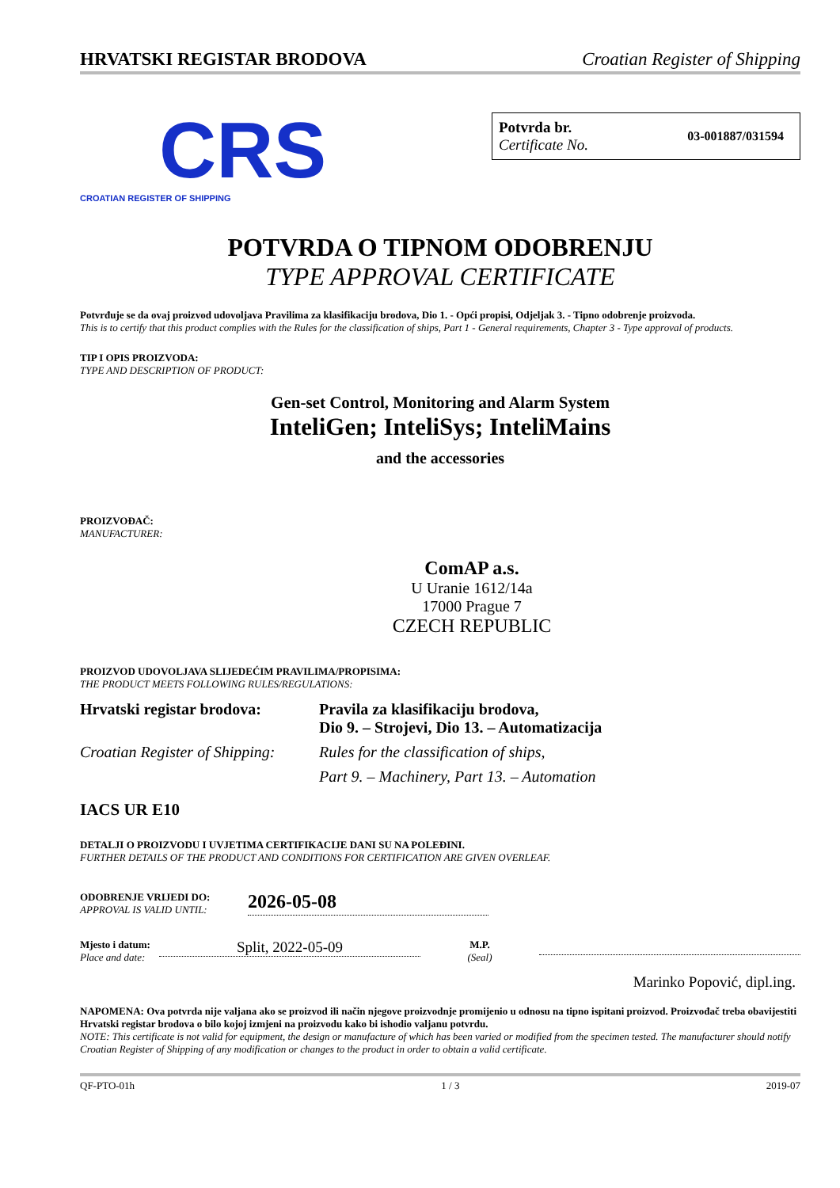HRVATSKI REGISTAR BRODOVA Croatian Register of Shipping
CRS
CROATIAN REGISTER OF SHIPPING
Potvrda br.
Certificate No.
03-001887/031594
POTVRDA O TIPNOM ODOBRENJU
TYPE APPROVAL CERTIFICATE
Potvrđuje se da ovaj proizvod udovoljava Pravilima za klasifikaciju brodova, Dio 1. - Opći propisi, Odjeljak 3. - Tipno odobrenje proizvoda.
This is to certify that this product complies with the Rules for the classification of ships, Part 1 - General requirements, Chapter 3 - Type approval of products.
TIP I OPIS PROIZVODA:
TYPE AND DESCRIPTION OF PRODUCT:
Gen-set Control, Monitoring and Alarm System
InteliGen; InteliSys; InteliMains
and the accessories
PROIZVOĐAČ:
MANUFACTURER:
ComAP a.s.
U Uranie 1612/14a
17000 Prague 7
CZECH REPUBLIC
PROIZVOD UDOVOLJAVA SLIJEDEĆIM PRAVILIMA/PROPISIMA:
THE PRODUCT MEETS FOLLOWING RULES/REGULATIONS:
| Hrvatski registar brodova: | Pravila za klasifikaciju brodova, Dio 9. – Strojevi, Dio 13. – Automatizacija |
| Croatian Register of Shipping: | Rules for the classification of ships, |
| | Part 9. – Machinery, Part 13. – Automation |
IACS UR E10
DETALJI O PROIZVODU I UVJETIMA CERTIFIKACIJE DANI SU NA POLEĐINI.
FURTHER DETAILS OF THE PRODUCT AND CONDITIONS FOR CERTIFICATION ARE GIVEN OVERLEAF.
ODOBRENJE VRIJEDI DO:
APPROVAL IS VALID UNTIL:
2026-05-08
Mjesto i datum:
Place and date:
Split, 2022-05-09
M.P.
(Seal)
Marinko Popović, dipl.ing.
NAPOMENA: Ova potvrda nije valjana ako se proizvod ili način njegove proizvodnje promijenio u odnosu na tipno ispitani proizvod. Proizvođač treba obavijestiti Hrvatski registar brodova o bilo kojoj izmjeni na proizvodu kako bi ishodio valjanu potvrdu.
NOTE: This certificate is not valid for equipment, the design or manufacture of which has been varied or modified from the specimen tested. The manufacturer should notify Croatian Register of Shipping of any modification or changes to the product in order to obtain a valid certificate.
QF-PTO-01h 1 / 3 2019-07